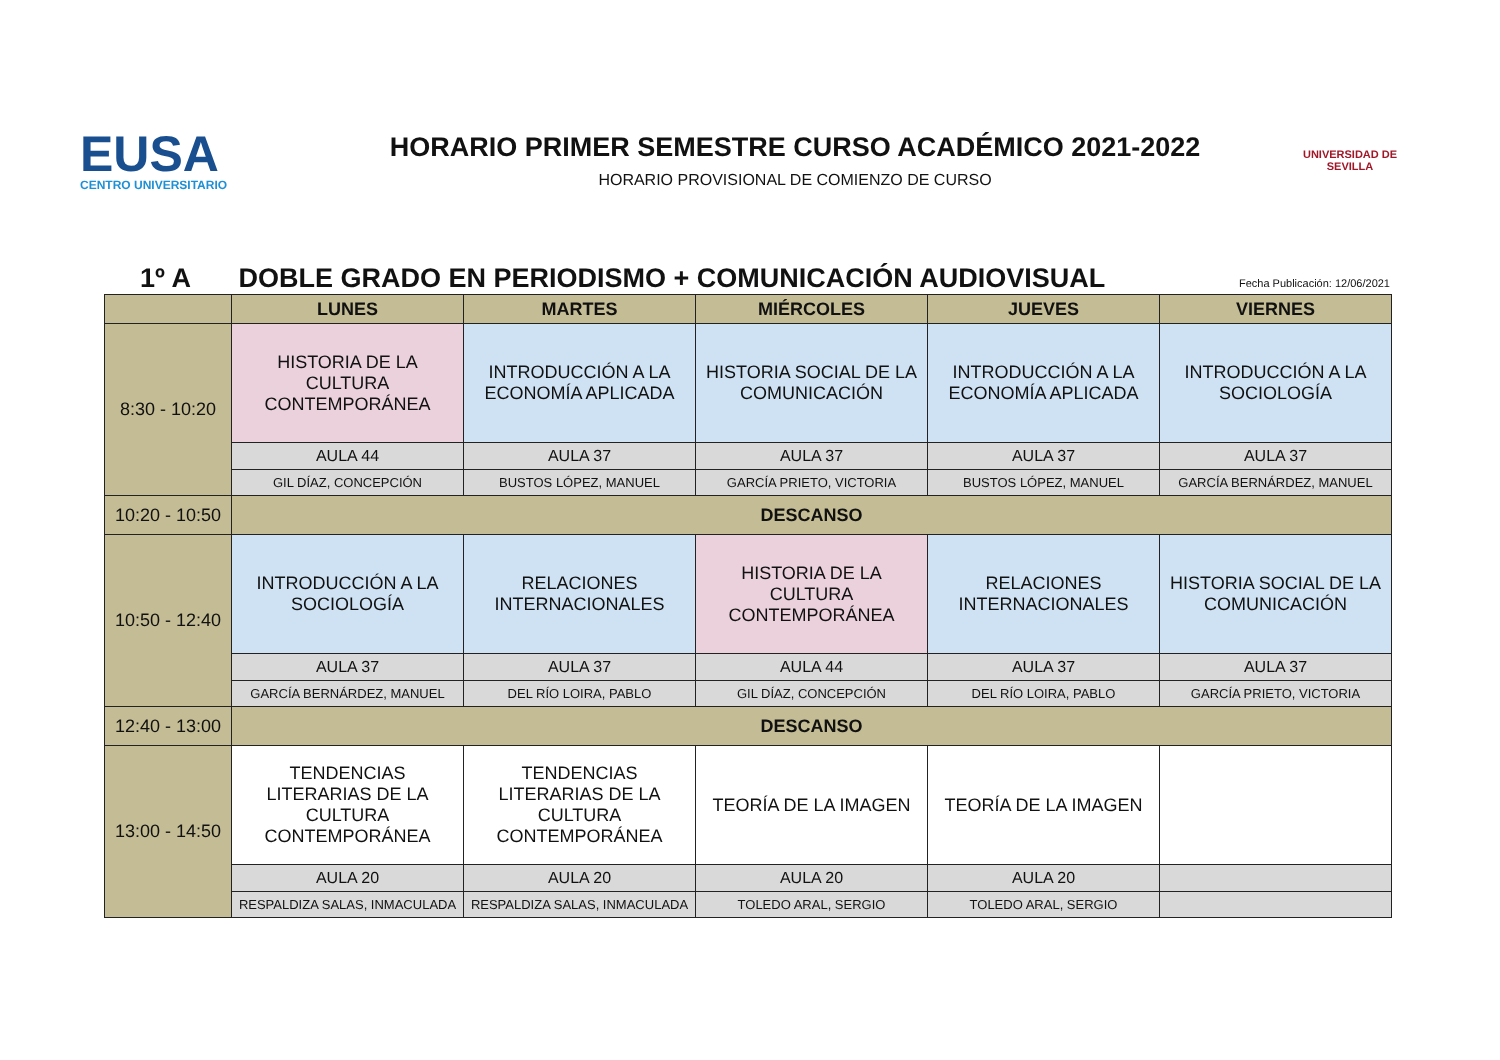EUSA
CENTRO UNIVERSITARIO
HORARIO PRIMER SEMESTRE CURSO ACADÉMICO 2021-2022
HORARIO PROVISIONAL DE COMIENZO DE CURSO
UNIVERSIDAD DE SEVILLA
1º A DOBLE GRADO EN PERIODISMO + COMUNICACIÓN AUDIOVISUAL
Fecha Publicación: 12/06/2021
| | LUNES | MARTES | MIÉRCOLES | JUEVES | VIERNES |
| --- | --- | --- | --- | --- | --- |
| 8:30 - 10:20 | HISTORIA DE LA CULTURA CONTEMPORÁNEA | INTRODUCCIÓN A LA ECONOMÍA APLICADA | HISTORIA SOCIAL DE LA COMUNICACIÓN | INTRODUCCIÓN A LA ECONOMÍA APLICADA | INTRODUCCIÓN A LA SOCIOLOGÍA |
| | AULA 44 | AULA 37 | AULA 37 | AULA 37 | AULA 37 |
| | GIL DÍAZ, CONCEPCIÓN | BUSTOS LÓPEZ, MANUEL | GARCÍA PRIETO, VICTORIA | BUSTOS LÓPEZ, MANUEL | GARCÍA BERNÁRDEZ, MANUEL |
| 10:20 - 10:50 | DESCANSO | | | | |
| 10:50 - 12:40 | INTRODUCCIÓN A LA SOCIOLOGÍA | RELACIONES INTERNACIONALES | HISTORIA DE LA CULTURA CONTEMPORÁNEA | RELACIONES INTERNACIONALES | HISTORIA SOCIAL DE LA COMUNICACIÓN |
| | AULA 37 | AULA 37 | AULA 44 | AULA 37 | AULA 37 |
| | GARCÍA BERNÁRDEZ, MANUEL | DEL RÍO LOIRA, PABLO | GIL DÍAZ, CONCEPCIÓN | DEL RÍO LOIRA, PABLO | GARCÍA PRIETO, VICTORIA |
| 12:40 - 13:00 | DESCANSO | | | | |
| 13:00 - 14:50 | TENDENCIAS LITERARIAS DE LA CULTURA CONTEMPORÁNEA | TENDENCIAS LITERARIAS DE LA CULTURA CONTEMPORÁNEA | TEORÍA DE LA IMAGEN | TEORÍA DE LA IMAGEN | |
| | AULA 20 | AULA 20 | AULA 20 | AULA 20 | |
| | RESPALDIZA SALAS, INMACULADA | RESPALDIZA SALAS, INMACULADA | TOLEDO ARAL, SERGIO | TOLEDO ARAL, SERGIO | |